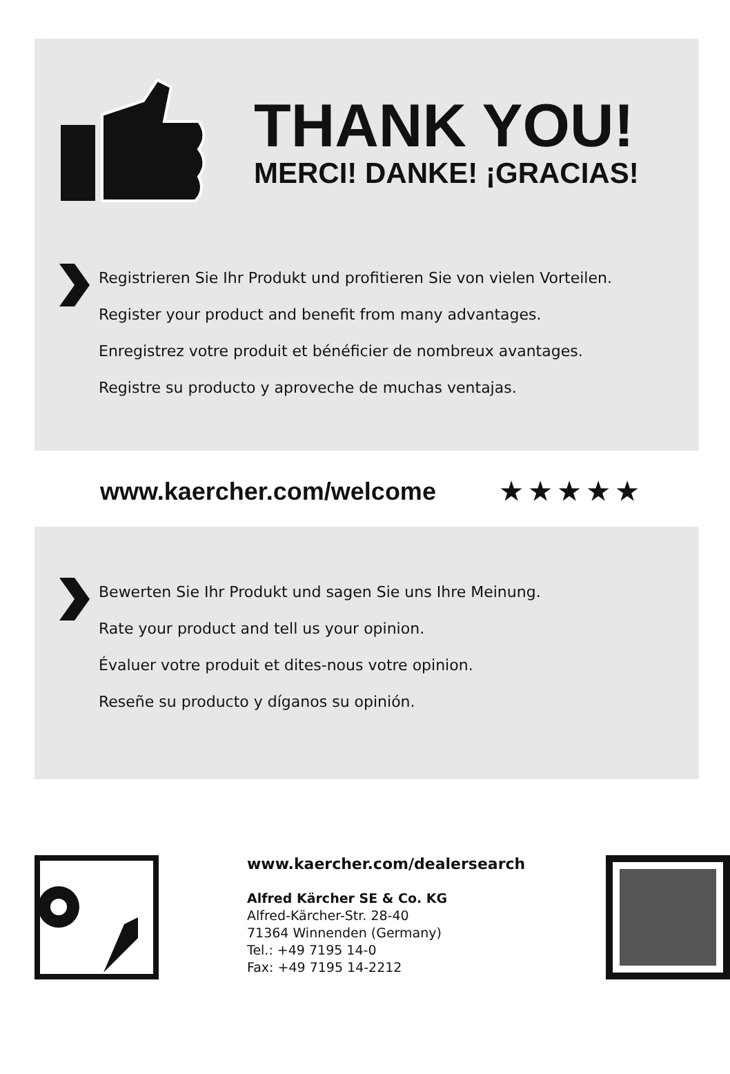THANK YOU!
MERCI! DANKE! ¡GRACIAS!
Registrieren Sie Ihr Produkt und profitieren Sie von vielen Vorteilen.
Register your product and benefit from many advantages.
Enregistrez votre produit et bénéficier de nombreux avantages.
Registre su producto y aproveche de muchas ventajas.
www.kaercher.com/welcome ★ ★ ★ ★ ★
Bewerten Sie Ihr Produkt und sagen Sie uns Ihre Meinung.
Rate your product and tell us your opinion.
Évaluer votre produit et dites-nous votre opinion.
Reseñe su producto y díganos su opinión.
www.kaercher.com/dealersearch
Alfred Kärcher SE & Co. KG
Alfred-Kärcher-Str. 28-40
71364 Winnenden (Germany)
Tel.: +49 7195 14-0
Fax: +49 7195 14-2212